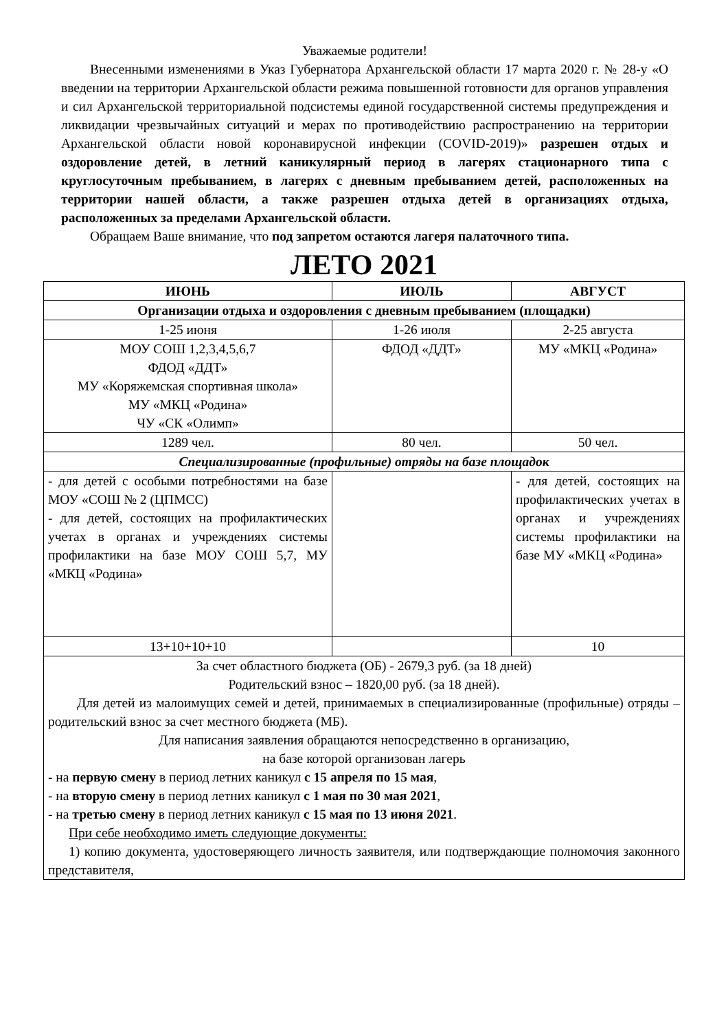Уважаемые родители!
Внесенными изменениями в Указ Губернатора Архангельской области 17 марта 2020 г. № 28-у «О введении на территории Архангельской области режима повышенной готовности для органов управления и сил Архангельской территориальной подсистемы единой государственной системы предупреждения и ликвидации чрезвычайных ситуаций и мерах по противодействию распространению на территории Архангельской области новой коронавирусной инфекции (COVID-2019)» разрешен отдых и оздоровление детей, в летний каникулярный период в лагерях стационарного типа с круглосуточным пребыванием, в лагерях с дневным пребыванием детей, расположенных на территории нашей области, а также разрешен отдыха детей в организациях отдыха, расположенных за пределами Архангельской области.
Обращаем Ваше внимание, что под запретом остаются лагеря палаточного типа.
ЛЕТО 2021
| ИЮНЬ | ИЮЛЬ | АВГУСТ |
| --- | --- | --- |
| Организации отдыха и оздоровления с дневным пребыванием (площадки) | | |
| 1-25 июня | 1-26 июля | 2-25 августа |
| МОУ СОШ 1,2,3,4,5,6,7 ФДОД «ДДТ» МУ «Коряжемская спортивная школа» МУ «МКЦ «Родина» ЧУ «СК «Олимп» | ФДОД «ДДТ» | МУ «МКЦ «Родина» |
| 1289 чел. | 80 чел. | 50 чел. |
| Специализированные (профильные) отряды на базе площадок | | |
| - для детей с особыми потребностями на базе МОУ «СОШ № 2 (ЦПМСС) - для детей, состоящих на профилактических учетах в органах и учреждениях системы профилактики на базе МОУ СОШ 5,7, МУ «МКЦ «Родина» | | - для детей, состоящих на профилактических учетах в органах и учреждениях системы профилактики на базе МУ «МКЦ «Родина» |
| 13+10+10+10 | | 10 |
| За счет областного бюджета (ОБ) - 2679,3 руб. (за 18 дней) Родительский взнос – 1820,00 руб. (за 18 дней). Для детей из малоимущих семей и детей, принимаемых в специализированные (профильные) отряды – родительский взнос за счет местного бюджета (МБ). Для написания заявления обращаются непосредственно в организацию, на базе которой организован лагерь - на первую смену в период летних каникул с 15 апреля по 15 мая , - на вторую смену в период летних каникул с 1 мая по 30 мая 2021 , - на третью смену в период летних каникул с 15 мая по 13 июня 2021 . При себе необходимо иметь следующие документы: 1) копию документа, удостоверяющего личность заявителя, или подтверждающие полномочия законного представителя, | | |